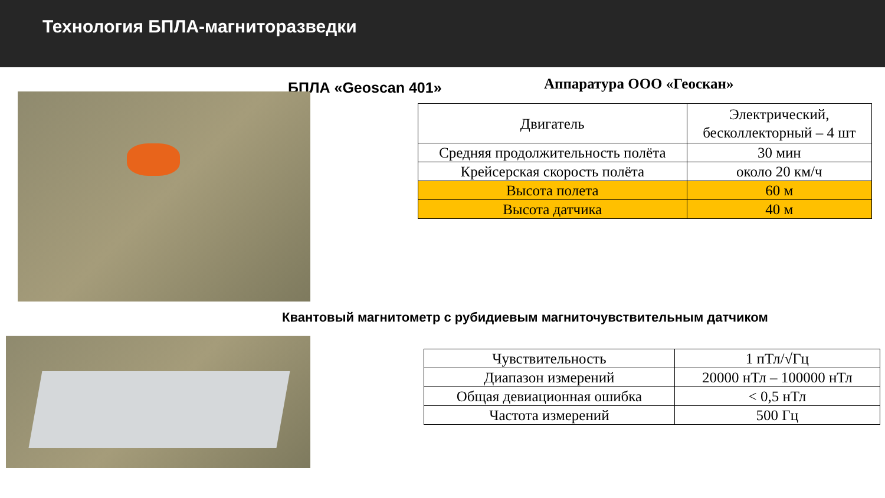Технология БПЛА-магниторазведки
БПЛА «Geoscan 401»
Аппаратура ООО «Геоскан»
| Двигатель | Электрический, бесколлекторный – 4 шт |
| Средняя продолжительность полёта | 30 мин |
| Крейсерская скорость полёта | около 20 км/ч |
| Высота полета | 60 м |
| Высота датчика | 40 м |
Квантовый магнитометр с рубидиевым магниточувствительным датчиком
| Чувствительность | 1 пТл/√Гц |
| Диапазон измерений | 20000 нТл – 100000 нТл |
| Общая девиационная ошибка | < 0,5 нТл |
| Частота измерений | 500 Гц |